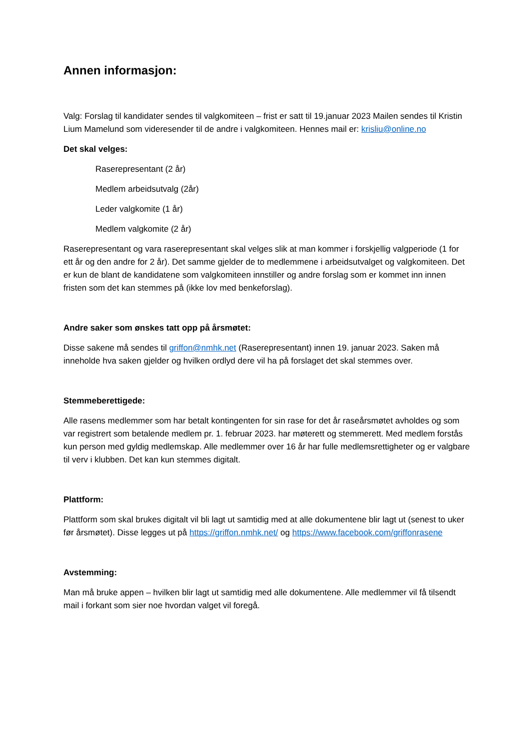Annen informasjon:
Valg: Forslag til kandidater sendes til valgkomiteen – frist er satt til 19.januar 2023 Mailen sendes til Kristin Lium Mamelund som videresender til de andre i valgkomiteen. Hennes mail er: krisliu@online.no
Det skal velges:
Raserepresentant (2 år)
Medlem arbeidsutvalg (2år)
Leder valgkomite (1 år)
Medlem valgkomite (2 år)
Raserepresentant og vara raserepresentant skal velges slik at man kommer i forskjellig valgperiode (1 for ett år og den andre for 2 år). Det samme gjelder de to medlemmene i arbeidsutvalget og valgkomiteen. Det er kun de blant de kandidatene som valgkomiteen innstiller og andre forslag som er kommet inn innen fristen som det kan stemmes på (ikke lov med benkeforslag).
Andre saker som ønskes tatt opp på årsmøtet:
Disse sakene må sendes til griffon@nmhk.net (Raserepresentant) innen 19. januar 2023. Saken må inneholde hva saken gjelder og hvilken ordlyd dere vil ha på forslaget det skal stemmes over.
Stemmeberettigede:
Alle rasens medlemmer som har betalt kontingenten for sin rase for det år raseårsmøtet avholdes og som var registrert som betalende medlem pr. 1. februar 2023. har møterett og stemmerett. Med medlem forstås kun person med gyldig medlemskap. Alle medlemmer over 16 år har fulle medlemsrettigheter og er valgbare til verv i klubben. Det kan kun stemmes digitalt.
Plattform:
Plattform som skal brukes digitalt vil bli lagt ut samtidig med at alle dokumentene blir lagt ut (senest to uker før årsmøtet). Disse legges ut på https://griffon.nmhk.net/ og https://www.facebook.com/griffonrasene
Avstemming:
Man må bruke appen – hvilken blir lagt ut samtidig med alle dokumentene. Alle medlemmer vil få tilsendt mail i forkant som sier noe hvordan valget vil foregå.